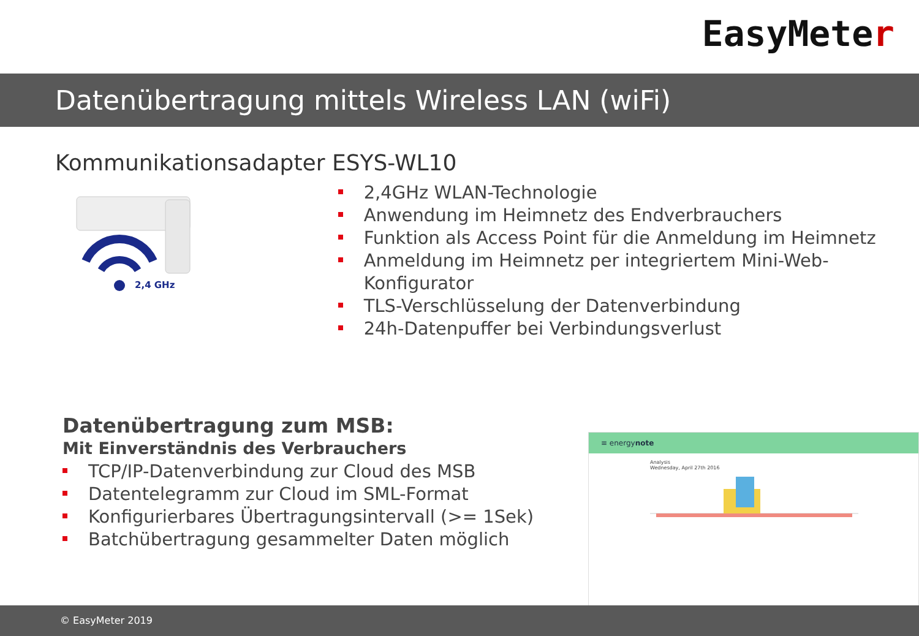EasyMeter
Datenübertragung mittels Wireless LAN (wiFi)
Kommunikationsadapter ESYS-WL10
2,4 GHz
2,4GHz WLAN-Technologie
Anwendung im Heimnetz des Endverbrauchers
Funktion als Access Point für die Anmeldung im Heimnetz
Anmeldung im Heimnetz per integriertem Mini-Web-Konfigurator
TLS-Verschlüsselung der Datenverbindung
24h-Datenpuffer bei Verbindungsverlust
Datenübertragung zum MSB:
Mit Einverständnis des Verbrauchers
TCP/IP-Datenverbindung zur Cloud des MSB
Datentelegramm zur Cloud im SML-Format
Konfigurierbares Übertragungsintervall (>= 1Sek)
Batchübertragung gesammelter Daten möglich
≡ energynote
Analysis
Wednesday, April 27th 2016
© EasyMeter 2019